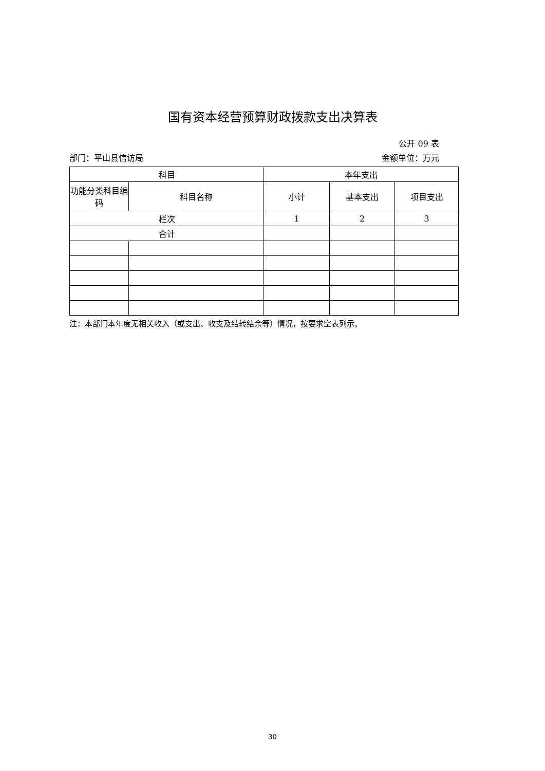国有资本经营预算财政拨款支出决算表
公开 09 表
部门：平山县信访局 金额单位：万元
| 科目 | | 本年支出 | | |
| --- | --- | --- | --- | --- |
| 功能分类科目编码 | 科目名称 | 小计 | 基本支出 | 项目支出 |
| 栏次 | | 1 | 2 | 3 |
| 合计 | | | | |
注：本部门本年度无相关收入（或支出、收支及结转结余等）情况，按要求空表列示。
30